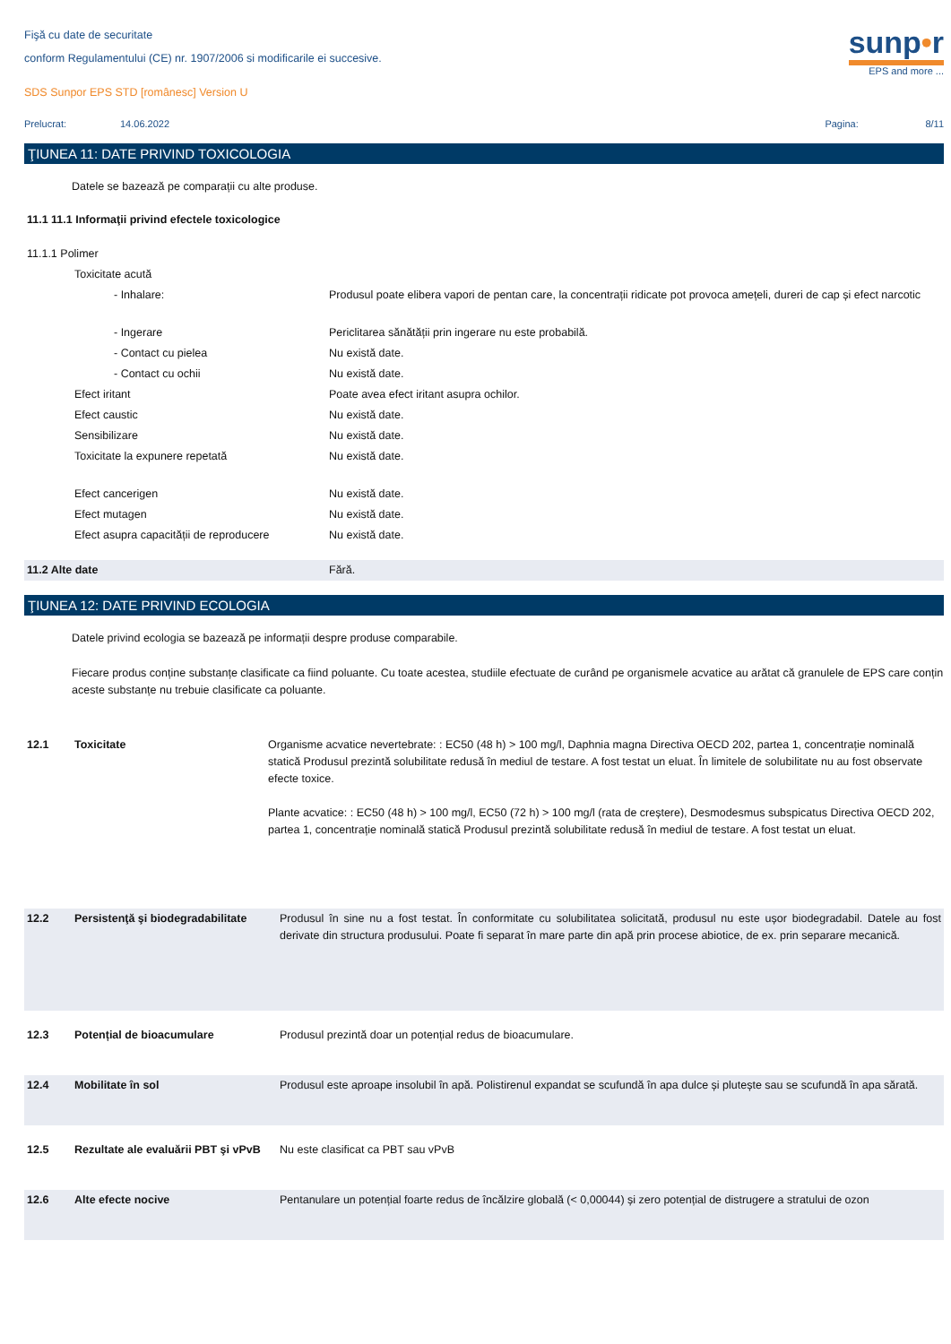Fişă cu date de securitate
conform Regulamentului (CE) nr. 1907/2006 si modificarile ei succesive.
SDS Sunpor EPS STD [românesc] Version U
sunp•r
EPS and more ...
Prelucrat: 14.06.2022 Pagina: 8/11
ŢIUNEA 11: DATE PRIVIND TOXICOLOGIA
Datele se bazează pe comparații cu alte produse.
11.1 11.1 Informaţii privind efectele toxicologice
| 11.1.1 Polimer | |
| Toxicitate acută | |
| - Inhalare: | Produsul poate elibera vapori de pentan care, la concentrații ridicate pot provoca amețeli, dureri de cap și efect narcotic |
| - Ingerare | Periclitarea sănătății prin ingerare nu este probabilă. |
| - Contact cu pielea | Nu există date. |
| - Contact cu ochii | Nu există date. |
| Efect iritant | Poate avea efect iritant asupra ochilor. |
| Efect caustic | Nu există date. |
| Sensibilizare | Nu există date. |
| Toxicitate la expunere repetată | Nu există date. |
| Efect cancerigen | Nu există date. |
| Efect mutagen | Nu există date. |
| Efect asupra capacității de reproducere | Nu există date. |
| 11.2 Alte date | Fără. |
ŢIUNEA 12: DATE PRIVIND ECOLOGIA
Datele privind ecologia se bazează pe informații despre produse comparabile.
Fiecare produs conține substanțe clasificate ca fiind poluante. Cu toate acestea, studiile efectuate de curând pe organismele acvatice au arătat că granulele de EPS care conțin aceste substanțe nu trebuie clasificate ca poluante.
| 12.1 | Toxicitate | Organisme acvatice nevertebrate: : EC50 (48 h) > 100 mg/l, Daphnia magna Directiva OECD 202, partea 1, concentrație nominală statică Produsul prezintă solubilitate redusă în mediul de testare. A fost testat un eluat. În limitele de solubilitate nu au fost observate efecte toxice. Plante acvatice: : EC50 (48 h) > 100 mg/l, EC50 (72 h) > 100 mg/l (rata de creștere), Desmodesmus subspicatus Directiva OECD 202, partea 1, concentrație nominală statică Produsul prezintă solubilitate redusă în mediul de testare. A fost testat un eluat. |
| 12.2 | Persistenţă şi biodegradabilitate | Produsul în sine nu a fost testat. În conformitate cu solubilitatea solicitată, produsul nu este ușor biodegradabil. Datele au fost derivate din structura produsului. Poate fi separat în mare parte din apă prin procese abiotice, de ex. prin separare mecanică. |
| 12.3 | Potențial de bioacumulare | Produsul prezintă doar un potențial redus de bioacumulare. |
| 12.4 | Mobilitate în sol | Produsul este aproape insolubil în apă. Polistirenul expandat se scufundă în apa dulce și plutește sau se scufundă în apa sărată. |
| 12.5 | Rezultate ale evaluării PBT şi vPvB | Nu este clasificat ca PBT sau vPvB |
| 12.6 | Alte efecte nocive | Pentanulare un potențial foarte redus de încălzire globală (< 0,00044) și zero potențial de distrugere a stratului de ozon |